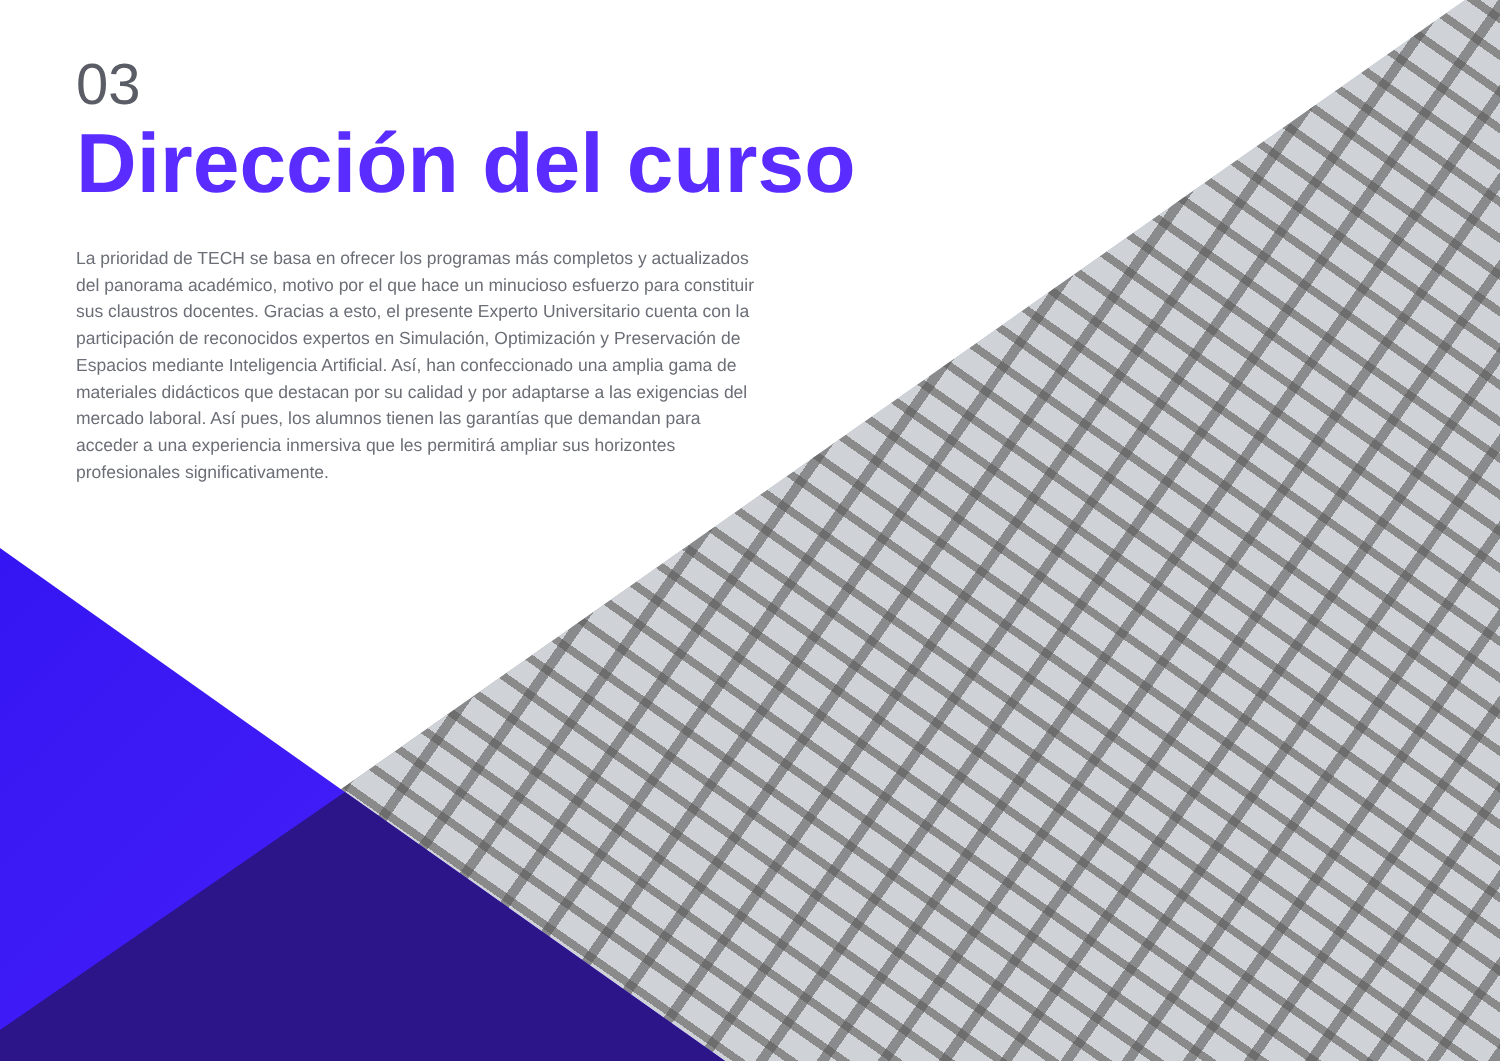03
Dirección del curso
La prioridad de TECH se basa en ofrecer los programas más completos y actualizados del panorama académico, motivo por el que hace un minucioso esfuerzo para constituir sus claustros docentes. Gracias a esto, el presente Experto Universitario cuenta con la participación de reconocidos expertos en Simulación, Optimización y Preservación de Espacios mediante Inteligencia Artificial. Así, han confeccionado una amplia gama de materiales didácticos que destacan por su calidad y por adaptarse a las exigencias del mercado laboral. Así pues, los alumnos tienen las garantías que demandan para acceder a una experiencia inmersiva que les permitirá ampliar sus horizontes profesionales significativamente.